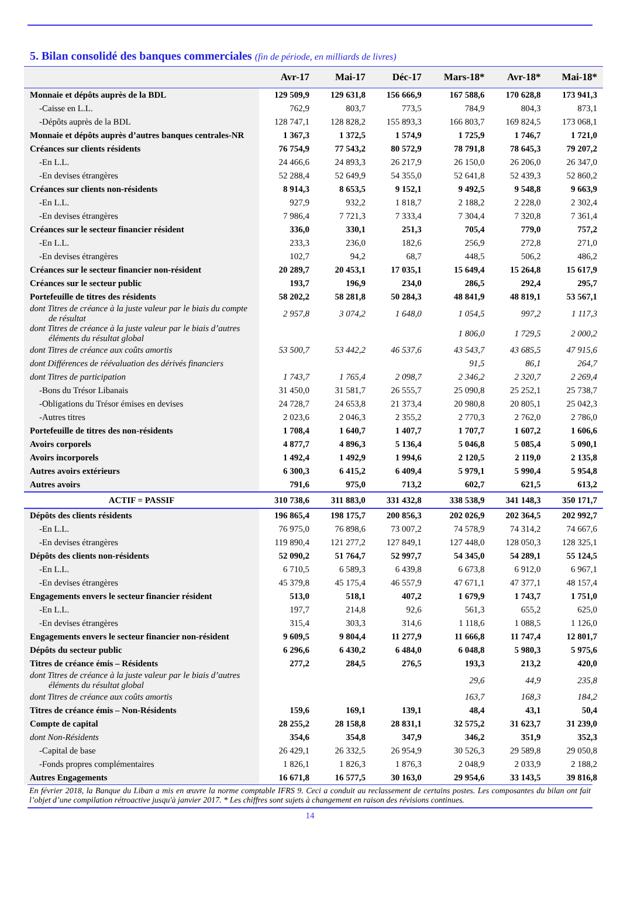5. Bilan consolidé des banques commerciales (fin de période, en milliards de livres)
| | Avr-17 | Mai-17 | Déc-17 | Mars-18* | Avr-18* | Mai-18* |
| --- | --- | --- | --- | --- | --- | --- |
| Monnaie et dépôts auprès de la BDL | 129 509,9 | 129 631,8 | 156 666,9 | 167 588,6 | 170 628,8 | 173 941,3 |
| -Caisse en L.L. | 762,9 | 803,7 | 773,5 | 784,9 | 804,3 | 873,1 |
| -Dépôts auprès de la BDL | 128 747,1 | 128 828,2 | 155 893,3 | 166 803,7 | 169 824,5 | 173 068,1 |
| Monnaie et dépôts auprès d’autres banques centrales-NR | 1 367,3 | 1 372,5 | 1 574,9 | 1 725,9 | 1 746,7 | 1 721,0 |
| Créances sur clients résidents | 76 754,9 | 77 543,2 | 80 572,9 | 78 791,8 | 78 645,3 | 79 207,2 |
| -En L.L. | 24 466,6 | 24 893,3 | 26 217,9 | 26 150,0 | 26 206,0 | 26 347,0 |
| -En devises étrangères | 52 288,4 | 52 649,9 | 54 355,0 | 52 641,8 | 52 439,3 | 52 860,2 |
| Créances sur clients non-résidents | 8 914,3 | 8 653,5 | 9 152,1 | 9 492,5 | 9 548,8 | 9 663,9 |
| -En L.L. | 927,9 | 932,2 | 1 818,7 | 2 188,2 | 2 228,0 | 2 302,4 |
| -En devises étrangères | 7 986,4 | 7 721,3 | 7 333,4 | 7 304,4 | 7 320,8 | 7 361,4 |
| Créances sur le secteur financier résident | 336,0 | 330,1 | 251,3 | 705,4 | 779,0 | 757,2 |
| -En L.L. | 233,3 | 236,0 | 182,6 | 256,9 | 272,8 | 271,0 |
| -En devises étrangères | 102,7 | 94,2 | 68,7 | 448,5 | 506,2 | 486,2 |
| Créances sur le secteur financier non-résident | 20 289,7 | 20 453,1 | 17 035,1 | 15 649,4 | 15 264,8 | 15 617,9 |
| Créances sur le secteur public | 193,7 | 196,9 | 234,0 | 286,5 | 292,4 | 295,7 |
| Portefeuille de titres des résidents | 58 202,2 | 58 281,8 | 50 284,3 | 48 841,9 | 48 819,1 | 53 567,1 |
| dont Titres de créance à la juste valeur par le biais du compte de résultat | 2 957,8 | 3 074,2 | 1 648,0 | 1 054,5 | 997,2 | 1 117,3 |
| dont Titres de créance à la juste valeur par le biais d’autres éléments du résultat global | | | | 1 806,0 | 1 729,5 | 2 000,2 |
| dont Titres de créance aux coûts amortis | 53 500,7 | 53 442,2 | 46 537,6 | 43 543,7 | 43 685,5 | 47 915,6 |
| dont Différences de réévaluation des dérivés financiers | | | | 91,5 | 86,1 | 264,7 |
| dont Titres de participation | 1 743,7 | 1 765,4 | 2 098,7 | 2 346,2 | 2 320,7 | 2 269,4 |
| -Bons du Trésor Libanais | 31 450,0 | 31 581,7 | 26 555,7 | 25 090,8 | 25 252,1 | 25 738,7 |
| -Obligations du Trésor émises en devises | 24 728,7 | 24 653,8 | 21 373,4 | 20 980,8 | 20 805,1 | 25 042,3 |
| -Autres titres | 2 023,6 | 2 046,3 | 2 355,2 | 2 770,3 | 2 762,0 | 2 786,0 |
| Portefeuille de titres des non-résidents | 1 708,4 | 1 640,7 | 1 407,7 | 1 707,7 | 1 607,2 | 1 606,6 |
| Avoirs corporels | 4 877,7 | 4 896,3 | 5 136,4 | 5 046,8 | 5 085,4 | 5 090,1 |
| Avoirs incorporels | 1 492,4 | 1 492,9 | 1 994,6 | 2 120,5 | 2 119,0 | 2 135,8 |
| Autres avoirs extérieurs | 6 300,3 | 6 415,2 | 6 409,4 | 5 979,1 | 5 990,4 | 5 954,8 |
| Autres avoirs | 791,6 | 975,0 | 713,2 | 602,7 | 621,5 | 613,2 |
| ACTIF = PASSIF | 310 738,6 | 311 883,0 | 331 432,8 | 338 538,9 | 341 148,3 | 350 171,7 |
| Dépôts des clients résidents | 196 865,4 | 198 175,7 | 200 856,3 | 202 026,9 | 202 364,5 | 202 992,7 |
| -En L.L. | 76 975,0 | 76 898,6 | 73 007,2 | 74 578,9 | 74 314,2 | 74 667,6 |
| -En devises étrangères | 119 890,4 | 121 277,2 | 127 849,1 | 127 448,0 | 128 050,3 | 128 325,1 |
| Dépôts des clients non-résidents | 52 090,2 | 51 764,7 | 52 997,7 | 54 345,0 | 54 289,1 | 55 124,5 |
| -En L.L. | 6 710,5 | 6 589,3 | 6 439,8 | 6 673,8 | 6 912,0 | 6 967,1 |
| -En devises étrangères | 45 379,8 | 45 175,4 | 46 557,9 | 47 671,1 | 47 377,1 | 48 157,4 |
| Engagements envers le secteur financier résident | 513,0 | 518,1 | 407,2 | 1 679,9 | 1 743,7 | 1 751,0 |
| -En L.L. | 197,7 | 214,8 | 92,6 | 561,3 | 655,2 | 625,0 |
| -En devises étrangères | 315,4 | 303,3 | 314,6 | 1 118,6 | 1 088,5 | 1 126,0 |
| Engagements envers le secteur financier non-résident | 9 609,5 | 9 804,4 | 11 277,9 | 11 666,8 | 11 747,4 | 12 801,7 |
| Dépôts du secteur public | 6 296,6 | 6 430,2 | 6 484,0 | 6 048,8 | 5 980,3 | 5 975,6 |
| Titres de créance émis – Résidents | 277,2 | 284,5 | 276,5 | 193,3 | 213,2 | 420,0 |
| dont Titres de créance à la juste valeur par le biais d’autres éléments du résultat global | | | | 29,6 | 44,9 | 235,8 |
| dont Titres de créance aux coûts amortis | | | | 163,7 | 168,3 | 184,2 |
| Titres de créance émis – Non-Résidents | 159,6 | 169,1 | 139,1 | 48,4 | 43,1 | 50,4 |
| Compte de capital | 28 255,2 | 28 158,8 | 28 831,1 | 32 575,2 | 31 623,7 | 31 239,0 |
| dont Non-Résidents | 354,6 | 354,8 | 347,9 | 346,2 | 351,9 | 352,3 |
| -Capital de base | 26 429,1 | 26 332,5 | 26 954,9 | 30 526,3 | 29 589,8 | 29 050,8 |
| -Fonds propres complémentaires | 1 826,1 | 1 826,3 | 1 876,3 | 2 048,9 | 2 033,9 | 2 188,2 |
| Autres Engagements | 16 671,8 | 16 577,5 | 30 163,0 | 29 954,6 | 33 143,5 | 39 816,8 |
En février 2018, la Banque du Liban a mis en œuvre la norme comptable IFRS 9. Ceci a conduit au reclassement de certains postes. Les composantes du bilan ont fait l’objet d’une compilation rétroactive jusqu'à janvier 2017. * Les chiffres sont sujets à changement en raison des révisions continues.
14